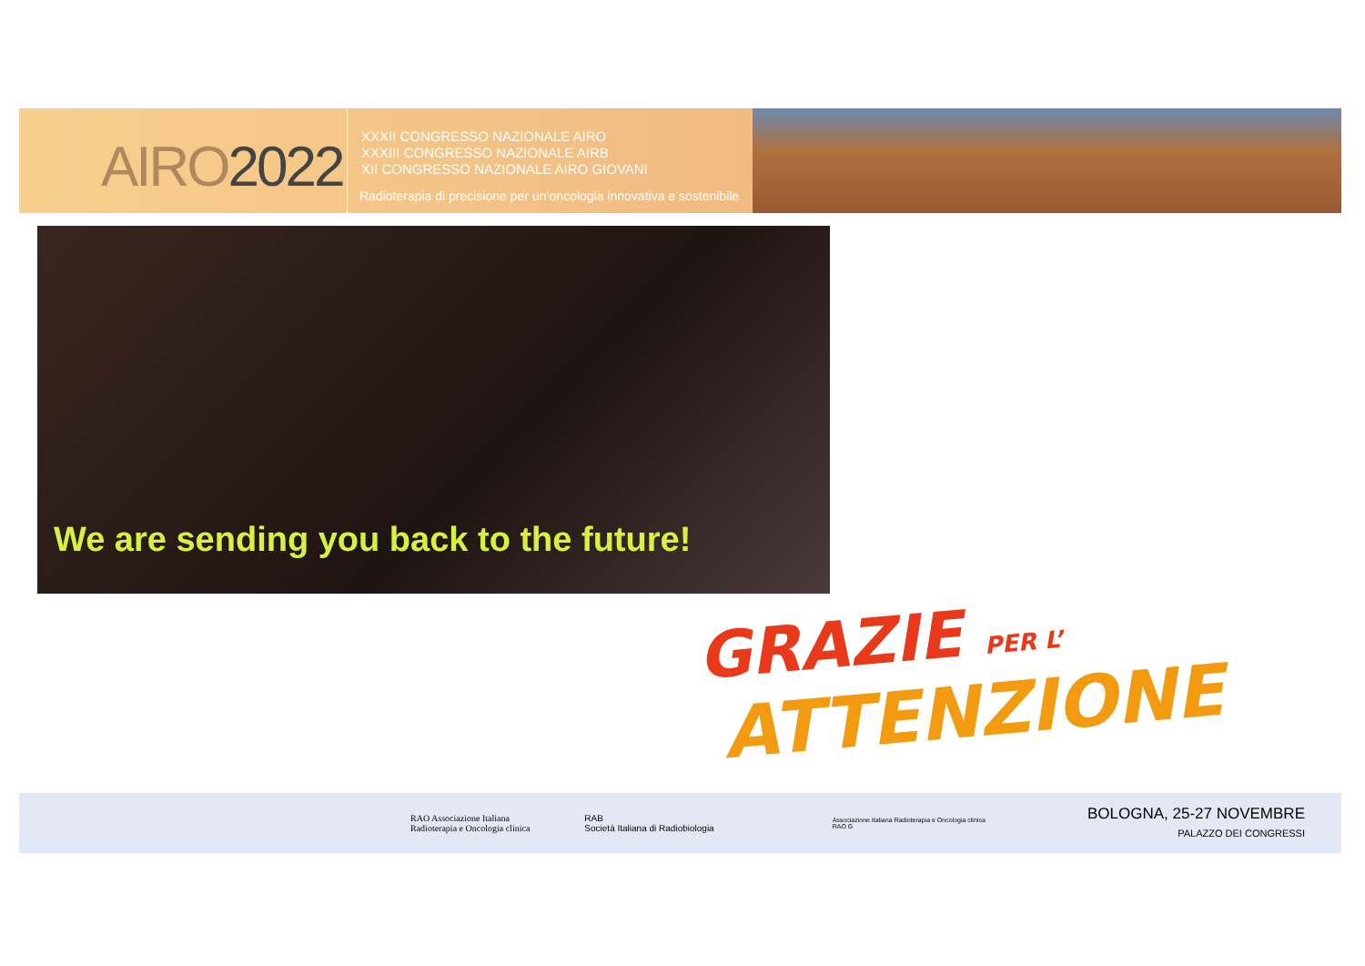AIRO2022
XXXII CONGRESSO NAZIONALE AIRO
XXXIII CONGRESSO NAZIONALE AIRB
XII CONGRESSO NAZIONALE AIRO GIOVANI
Radioterapia di precisione per un’oncologia innovativa e sostenibile
We are sending you back to the future!
GRAZIE PER L’
ATTENZIONE
RAO Associazione Italiana
Radioterapia e Oncologia clinica
RAB
Società Italiana di Radiobiologia
Associazione Italiana Radioterapia e Oncologia clinica
RAO G
BOLOGNA, 25-27 NOVEMBRE
PALAZZO DEI CONGRESSI